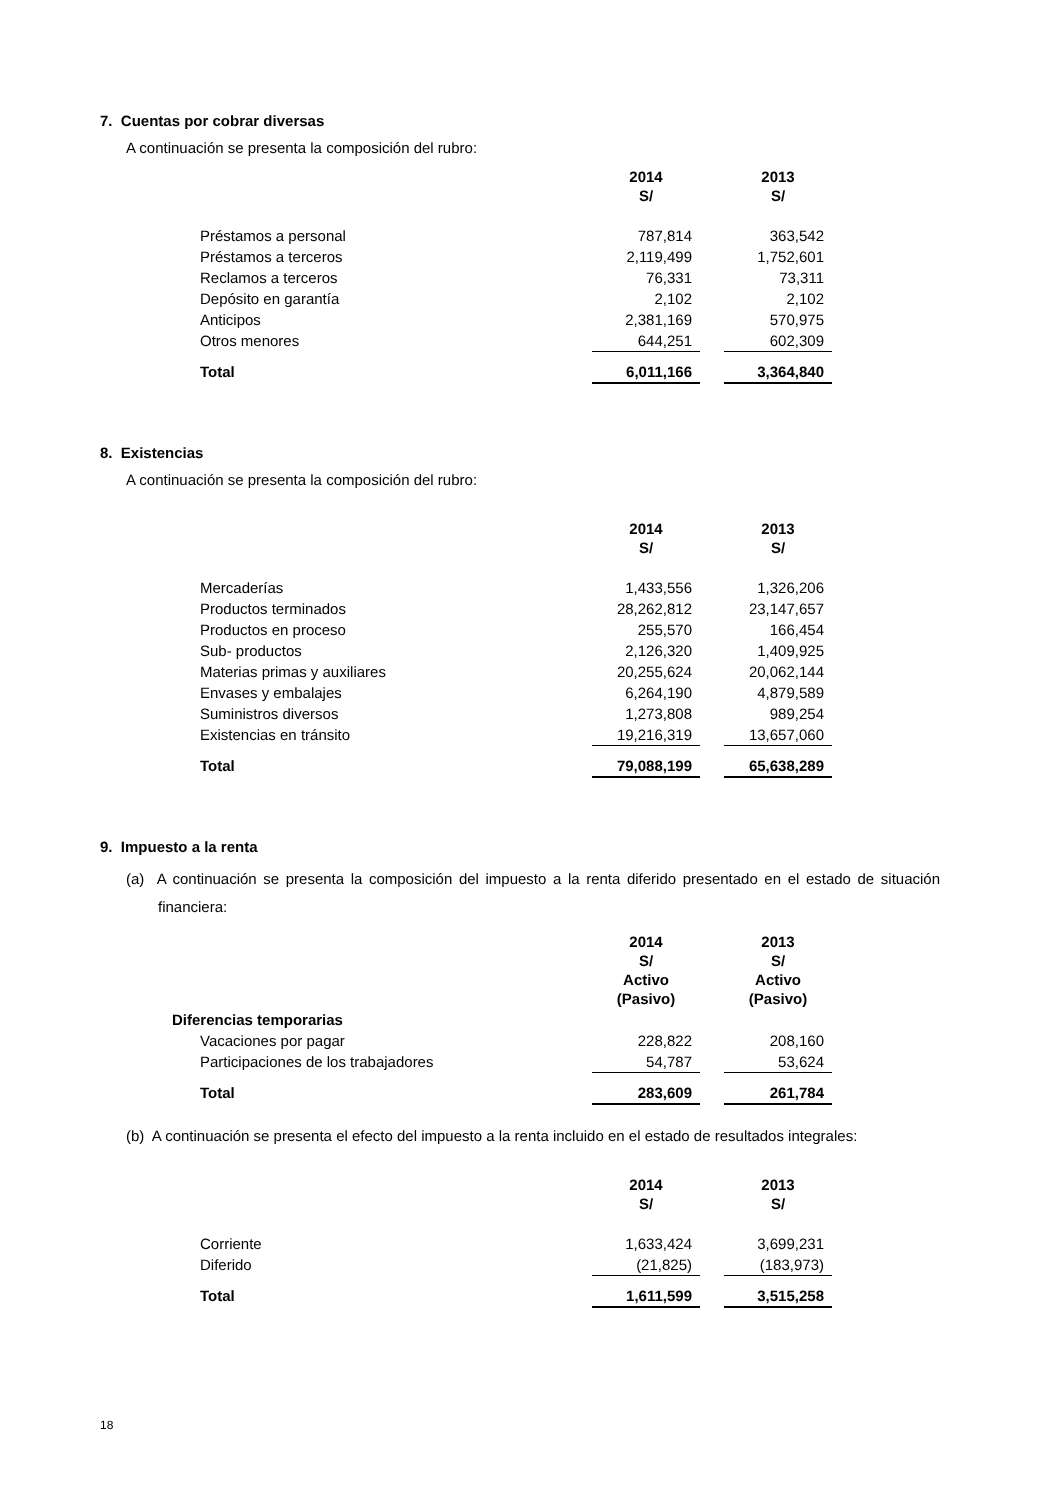7. Cuentas por cobrar diversas
A continuación se presenta la composición del rubro:
| | 2014 S/ | | 2013 S/ |
| --- | --- | --- | --- |
| Préstamos a personal | 787,814 | | 363,542 |
| Préstamos a terceros | 2,119,499 | | 1,752,601 |
| Reclamos a terceros | 76,331 | | 73,311 |
| Depósito en garantía | 2,102 | | 2,102 |
| Anticipos | 2,381,169 | | 570,975 |
| Otros menores | 644,251 | | 602,309 |
| Total | 6,011,166 | | 3,364,840 |
8. Existencias
A continuación se presenta la composición del rubro:
| | 2014 S/ | | 2013 S/ |
| --- | --- | --- | --- |
| Mercaderías | 1,433,556 | | 1,326,206 |
| Productos terminados | 28,262,812 | | 23,147,657 |
| Productos en proceso | 255,570 | | 166,454 |
| Sub- productos | 2,126,320 | | 1,409,925 |
| Materias primas y auxiliares | 20,255,624 | | 20,062,144 |
| Envases y embalajes | 6,264,190 | | 4,879,589 |
| Suministros diversos | 1,273,808 | | 989,254 |
| Existencias en tránsito | 19,216,319 | | 13,657,060 |
| Total | 79,088,199 | | 65,638,289 |
9. Impuesto a la renta
(a) A continuación se presenta la composición del impuesto a la renta diferido presentado en el estado de situación financiera:
| | 2014 S/ Activo (Pasivo) | | 2013 S/ Activo (Pasivo) |
| --- | --- | --- | --- |
| Diferencias temporarias | | | |
| Vacaciones por pagar | 228,822 | | 208,160 |
| Participaciones de los trabajadores | 54,787 | | 53,624 |
| Total | 283,609 | | 261,784 |
(b) A continuación se presenta el efecto del impuesto a la renta incluido en el estado de resultados integrales:
| | 2014 S/ | | 2013 S/ |
| --- | --- | --- | --- |
| Corriente | 1,633,424 | | 3,699,231 |
| Diferido | (21,825) | | (183,973) |
| Total | 1,611,599 | | 3,515,258 |
18